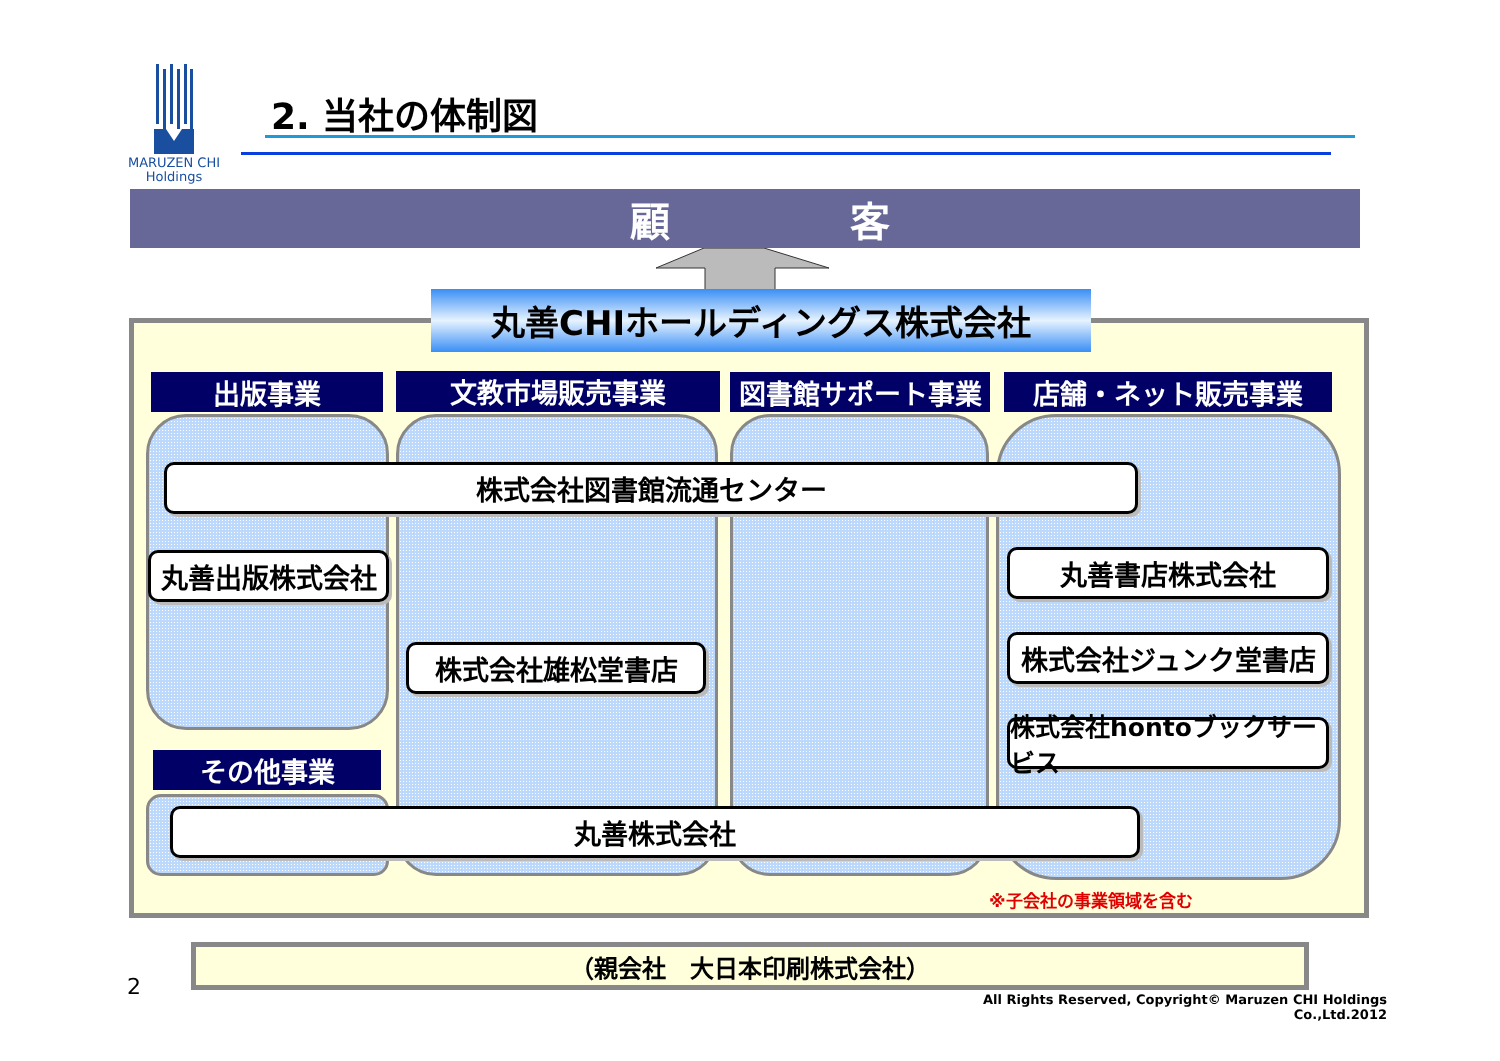MARUZEN CHI
Holdings
2. 当社の体制図
顧 客
丸善CHIホールディングス株式会社
出版事業
文教市場販売事業
図書館サポート事業
店舗・ネット販売事業
株式会社図書館流通センター
丸善出版株式会社
丸善書店株式会社
株式会社雄松堂書店
株式会社ジュンク堂書店
株式会社hontoブックサービス
その他事業
丸善株式会社
※子会社の事業領域を含む
（親会社　大日本印刷株式会社）
2
All Rights Reserved, Copyright© Maruzen CHI Holdings Co.,Ltd.2012